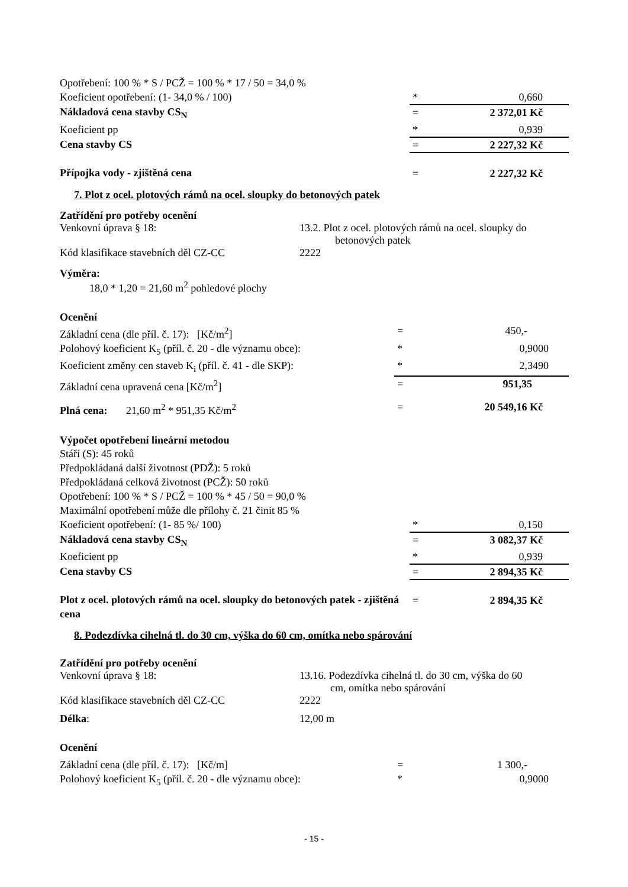| Opotřebení: 100 % * S / PCŽ = 100 % * 17 / 50 = 34,0 % | | |
| Koeficient opotřebení: (1- 34,0 % / 100) | * | 0,660 |
| Nákladová cena stavby CS<sub>N</sub> | = | 2 372,01 Kč |
| Koeficient pp | * | 0,939 |
| Cena stavby CS | = | 2 227,32 Kč |
| Přípojka vody - zjištěná cena | = | 2 227,32 Kč |
7. Plot z ocel. plotových rámů na ocel. sloupky do betonových patek
Zatřídění pro potřeby ocenění
Venkovní úprava § 18: 13.2. Plot z ocel. plotových rámů na ocel. sloupky do
betonových patek
Kód klasifikace stavebních děl CZ-CC 2222
Výměra:
18,0 * 1,20 = 21,60 m<sup>2</sup> pohledové plochy
Ocenění
| Základní cena (dle příl. č. 17): [Kč/m<sup>2</sup>] | = | 450,- |
| Polohový koeficient K<sub>5</sub> (příl. č. 20 - dle významu obce): | * | 0,9000 |
| Koeficient změny cen staveb K<sub>i</sub> (příl. č. 41 - dle SKP): | * | 2,3490 |
| Základní cena upravená cena [Kč/m<sup>2</sup>] | = | 951,35 |
| Plná cena: 21,60 m<sup>2</sup> * 951,35 Kč/m<sup>2</sup> | = | 20 549,16 Kč |
Výpočet opotřebení lineární metodou
| Stáří (S): 45 roků | | |
| Předpokládaná další životnost (PDŽ): 5 roků | | |
| Předpokládaná celková životnost (PCŽ): 50 roků | | |
| Opotřebení: 100 % * S / PCŽ = 100 % * 45 / 50 = 90,0 % | | |
| Maximální opotřebení může dle přílohy č. 21 činit 85 % | | |
| Koeficient opotřebení: (1- 85 %/ 100) | * | 0,150 |
| Nákladová cena stavby CS<sub>N</sub> | = | 3 082,37 Kč |
| Koeficient pp | * | 0,939 |
| Cena stavby CS | = | 2 894,35 Kč |
| Plot z ocel. plotových rámů na ocel. sloupky do betonových patek - zjištěná cena | = | 2 894,35 Kč |
8. Podezdívka cihelná tl. do 30 cm, výška do 60 cm, omítka nebo spárování
Zatřídění pro potřeby ocenění
Venkovní úprava § 18: 13.16. Podezdívka cihelná tl. do 30 cm, výška do 60
cm, omítka nebo spárování
Kód klasifikace stavebních děl CZ-CC 2222
Délka: 12,00 m
Ocenění
| Základní cena (dle příl. č. 17): [Kč/m] | = | 1 300,- |
| Polohový koeficient K<sub>5</sub> (příl. č. 20 - dle významu obce): | * | 0,9000 |
- 15 -